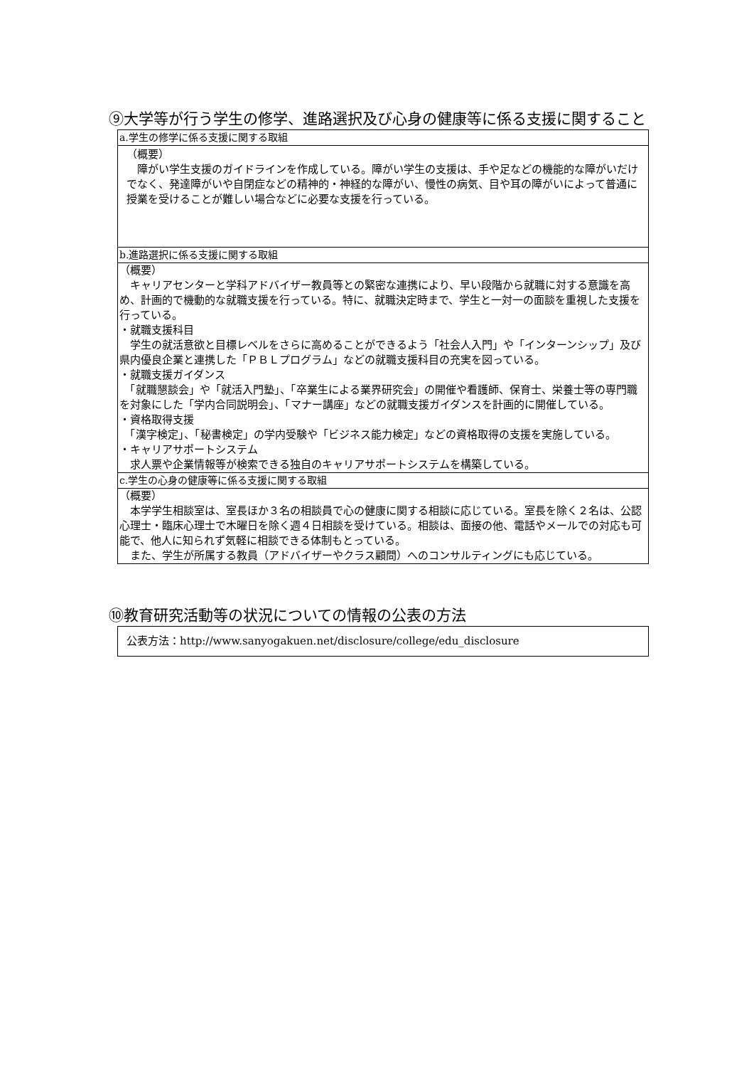⑨大学等が行う学生の修学、進路選択及び心身の健康等に係る支援に関すること
| a.学生の修学に係る支援に関する取組 |
| （概要） 障がい学生支援のガイドラインを作成している。障がい学生の支援は、手や足などの機能的な障がいだけでなく、発達障がいや自閉症などの精神的・神経的な障がい、慢性の病気、目や耳の障がいによって普通に授業を受けることが難しい場合などに必要な支援を行っている。 |
| b.進路選択に係る支援に関する取組 |
| （概要） キャリアセンターと学科アドバイザー教員等との緊密な連携により、早い段階から就職に対する意識を高め、計画的で機動的な就職支援を行っている。特に、就職決定時まで、学生と一対一の面談を重視した支援を行っている。 ・就職支援科目 学生の就活意欲と目標レベルをさらに高めることができるよう「社会人入門」や「インターンシップ」及び県内優良企業と連携した「ＰＢＬプログラム」などの就職支援科目の充実を図っている。 ・就職支援ガイダンス 「就職懇談会」や「就活入門塾」、「卒業生による業界研究会」の開催や看護師、保育士、栄養士等の専門職を対象にした「学内合同説明会」、「マナー講座」などの就職支援ガイダンスを計画的に開催している。 ・資格取得支援 「漢字検定」、「秘書検定」の学内受験や「ビジネス能力検定」などの資格取得の支援を実施している。 ・キャリアサポートシステム 求人票や企業情報等が検索できる独自のキャリアサポートシステムを構築している。 |
| c.学生の心身の健康等に係る支援に関する取組 |
| （概要） 本学学生相談室は、室長ほか３名の相談員で心の健康に関する相談に応じている。室長を除く２名は、公認心理士・臨床心理士で木曜日を除く週４日相談を受けている。相談は、面接の他、電話やメールでの対応も可能で、他人に知られず気軽に相談できる体制もとっている。 また、学生が所属する教員（アドバイザーやクラス顧問）へのコンサルティングにも応じている。 |
⑩教育研究活動等の状況についての情報の公表の方法
| 公表方法：http://www.sanyogakuen.net/disclosure/college/edu_disclosure |